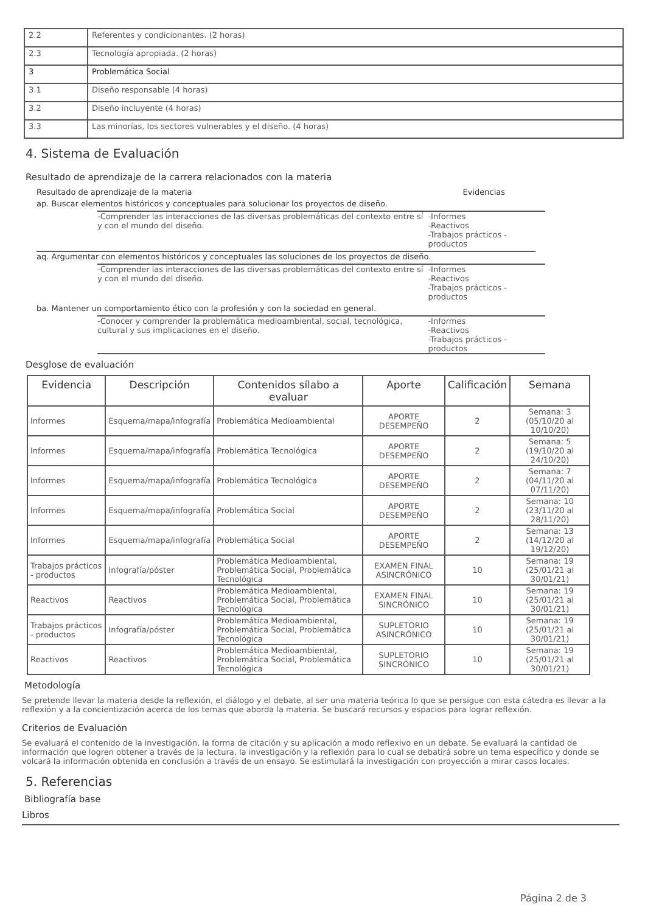| 2.2 | Referentes y condicionantes. (2 horas) |
| 2.3 | Tecnología apropiada. (2 horas) |
| 3 | Problemática Social |
| 3.1 | Diseño responsable (4 horas) |
| 3.2 | Diseño incluyente (4 horas) |
| 3.3 | Las minorías, los sectores vulnerables y el diseño. (4 horas) |
4. Sistema de Evaluación
Resultado de aprendizaje de la carrera relacionados con la materia
Resultado de aprendizaje de la materia Evidencias
ap. Buscar elementos históricos y conceptuales para solucionar los proyectos de diseño.
-Comprender las interacciones de las diversas problemáticas del contexto entre sí y con el mundo del diseño.
-Informes
-Reactivos
-Trabajos prácticos - productos
aq. Argumentar con elementos históricos y conceptuales las soluciones de los proyectos de diseño.
-Comprender las interacciones de las diversas problemáticas del contexto entre sí y con el mundo del diseño.
-Informes
-Reactivos
-Trabajos prácticos - productos
ba. Mantener un comportamiento ético con la profesión y con la sociedad en general.
-Conocer y comprender la problemática medioambiental, social, tecnológica, cultural y sus implicaciones en el diseño.
-Informes
-Reactivos
-Trabajos prácticos - productos
Desglose de evaluación
| Evidencia | Descripción | Contenidos sílabo a evaluar | Aporte | Calificación | Semana |
| --- | --- | --- | --- | --- | --- |
| Informes | Esquema/mapa/infografía | Problemática Medioambiental | APORTE DESEMPEÑO | 2 | Semana: 3 (05/10/20 al 10/10/20) |
| Informes | Esquema/mapa/infografía | Problemática Tecnológica | APORTE DESEMPEÑO | 2 | Semana: 5 (19/10/20 al 24/10/20) |
| Informes | Esquema/mapa/infografía | Problemática Tecnológica | APORTE DESEMPEÑO | 2 | Semana: 7 (04/11/20 al 07/11/20) |
| Informes | Esquema/mapa/infografía | Problemática Social | APORTE DESEMPEÑO | 2 | Semana: 10 (23/11/20 al 28/11/20) |
| Informes | Esquema/mapa/infografía | Problemática Social | APORTE DESEMPEÑO | 2 | Semana: 13 (14/12/20 al 19/12/20) |
| Trabajos prácticos - productos | Infografía/póster | Problemática Medioambiental, Problemática Social, Problemática Tecnológica | EXAMEN FINAL ASINCRÓNICO | 10 | Semana: 19 (25/01/21 al 30/01/21) |
| Reactivos | Reactivos | Problemática Medioambiental, Problemática Social, Problemática Tecnológica | EXAMEN FINAL SINCRÓNICO | 10 | Semana: 19 (25/01/21 al 30/01/21) |
| Trabajos prácticos - productos | Infografía/póster | Problemática Medioambiental, Problemática Social, Problemática Tecnológica | SUPLETORIO ASINCRÓNICO | 10 | Semana: 19 (25/01/21 al 30/01/21) |
| Reactivos | Reactivos | Problemática Medioambiental, Problemática Social, Problemática Tecnológica | SUPLETORIO SINCRÓNICO | 10 | Semana: 19 (25/01/21 al 30/01/21) |
Metodología
Se pretende llevar la materia desde la reflexión, el diálogo y el debate, al ser una materia teórica lo que se persigue con esta cátedra es llevar a la reflexión y a la concientización acerca de los temas que aborda la materia. Se buscará recursos y espacios para lograr reflexión.
Criterios de Evaluación
Se evaluará el contenido de la investigación, la forma de citación y su aplicación a modo reflexivo en un debate. Se evaluará la cantidad de información que logren obtener a través de la lectura, la investigación y la reflexión para lo cual se debatirá sobre un tema específico y donde se volcará la información obtenida en conclusión a través de un ensayo. Se estimulará la investigación con proyección a mirar casos locales.
5. Referencias
Bibliografía base
Libros
Página 2 de 3